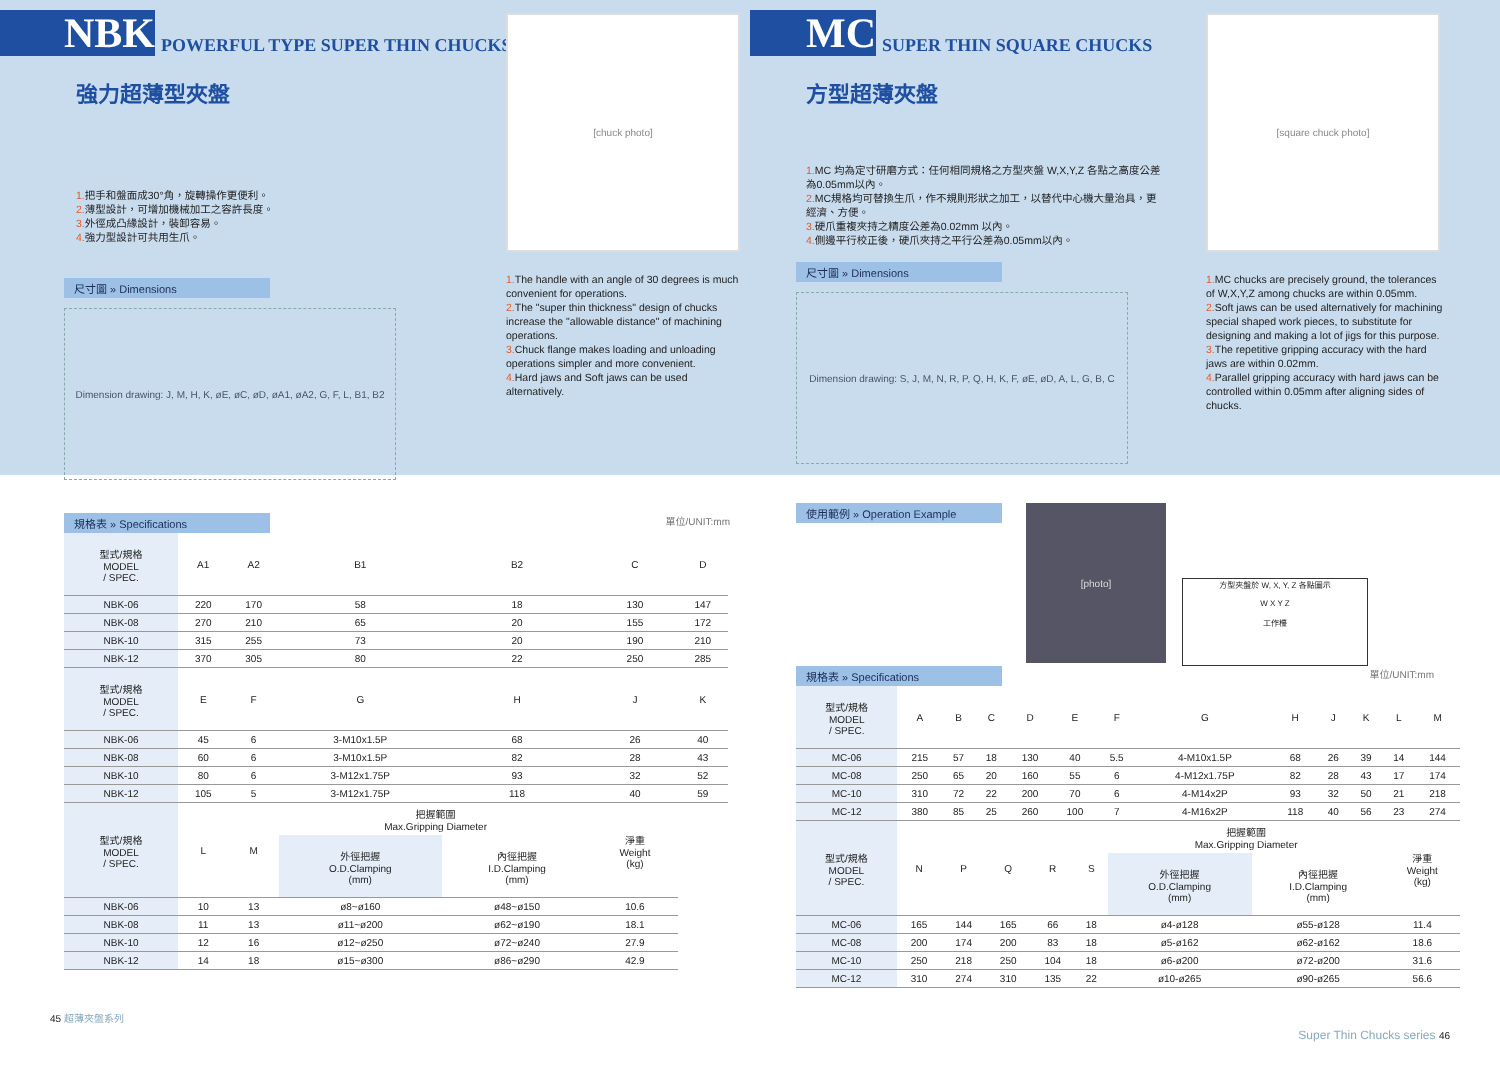NBK POWERFUL TYPE SUPER THIN CHUCKS
強力超薄型夾盤
1. 把手和盤面成30°角，旋轉操作更便利。
2. 薄型設計，可增加機械加工之容許長度。
3. 外徑成凸緣設計，裝卸容易。
4. 強力型設計可共用生爪。
[chuck photo]
1. The handle with an angle of 30 degrees is much convenient for operations.
2. The "super thin thickness" design of chucks increase the "allowable distance" of machining operations.
3. Chuck flange makes loading and unloading operations simpler and more convenient.
4. Hard jaws and Soft jaws can be used alternatively.
尺寸圖 » Dimensions
Dimension drawing: J, M, H, K, øE, øC, øD, øA1, øA2, G, F, L, B1, B2
規格表 » Specifications 單位/UNIT:mm
| 型式/規格 MODEL / SPEC. | A1 | A2 | B1 | B2 | C | D |
| --- | --- | --- | --- | --- | --- | --- |
| NBK-06 | 220 | 170 | 58 | 18 | 130 | 147 |
| NBK-08 | 270 | 210 | 65 | 20 | 155 | 172 |
| NBK-10 | 315 | 255 | 73 | 20 | 190 | 210 |
| NBK-12 | 370 | 305 | 80 | 22 | 250 | 285 |
| 型式/規格 MODEL / SPEC. | E | F | G | H | J | K |
| NBK-06 | 45 | 6 | 3-M10x1.5P | 68 | 26 | 40 |
| NBK-08 | 60 | 6 | 3-M10x1.5P | 82 | 28 | 43 |
| NBK-10 | 80 | 6 | 3-M12x1.75P | 93 | 32 | 52 |
| NBK-12 | 105 | 5 | 3-M12x1.75P | 118 | 40 | 59 |
| 型式/規格 MODEL / SPEC. | L | M | 把握範圍 Max.Gripping Diameter | | 淨重 Weight (kg) | |
| | | | 外徑把握 O.D.Clamping (mm) | 內徑把握 I.D.Clamping (mm) | | |
| NBK-06 | 10 | 13 | ø8~ø160 | ø48~ø150 | 10.6 | |
| NBK-08 | 11 | 13 | ø11~ø200 | ø62~ø190 | 18.1 | |
| NBK-10 | 12 | 16 | ø12~ø250 | ø72~ø240 | 27.9 | |
| NBK-12 | 14 | 18 | ø15~ø300 | ø86~ø290 | 42.9 | |
45 超薄夾盤系列
MC SUPER THIN SQUARE CHUCKS
方型超薄夾盤
1. MC 均為定寸研磨方式：任何相同規格之方型夾盤 W,X,Y,Z 各點之高度公差為0.05mm以內。
2. MC規格均可替換生爪，作不規則形狀之加工，以替代中心機大量治具，更經濟、方便。
3. 硬爪重複夾持之精度公差為0.02mm 以內。
4. 側邊平行校正後，硬爪夾持之平行公差為0.05mm以內。
[square chuck photo]
1. MC chucks are precisely ground, the tolerances of W,X,Y,Z among chucks are within 0.05mm.
2. Soft jaws can be used alternatively for machining special shaped work pieces, to substitute for designing and making a lot of jigs for this purpose.
3. The repetitive gripping accuracy with the hard jaws are within 0.02mm.
4. Parallel gripping accuracy with hard jaws can be controlled within 0.05mm after aligning sides of chucks.
尺寸圖 » Dimensions
Dimension drawing: S, J, M, N, R, P, Q, H, K, F, øE, øD, A, L, G, B, C
使用範例 » Operation Example
[photo]
方型夾盤於 W, X, Y, Z 各點圖示
W X Y Z
工作檯
規格表 » Specifications 單位/UNIT:mm
| 型式/規格 MODEL / SPEC. | A | B | C | D | E | F | G | H | J | K | L | M |
| --- | --- | --- | --- | --- | --- | --- | --- | --- | --- | --- | --- | --- |
| MC-06 | 215 | 57 | 18 | 130 | 40 | 5.5 | 4-M10x1.5P | 68 | 26 | 39 | 14 | 144 |
| MC-08 | 250 | 65 | 20 | 160 | 55 | 6 | 4-M12x1.75P | 82 | 28 | 43 | 17 | 174 |
| MC-10 | 310 | 72 | 22 | 200 | 70 | 6 | 4-M14x2P | 93 | 32 | 50 | 21 | 218 |
| MC-12 | 380 | 85 | 25 | 260 | 100 | 7 | 4-M16x2P | 118 | 40 | 56 | 23 | 274 |
| 型式/規格 MODEL / SPEC. | N | P | Q | R | S | 把握範圍 Max.Gripping Diameter | | 淨重 Weight (kg) |
| --- | --- | --- | --- | --- | --- | --- | --- | --- |
| | | | | | | 外徑把握 O.D.Clamping (mm) | 內徑把握 I.D.Clamping (mm) | |
| MC-06 | 165 | 144 | 165 | 66 | 18 | ø4-ø128 | ø55-ø128 | 11.4 |
| MC-08 | 200 | 174 | 200 | 83 | 18 | ø5-ø162 | ø62-ø162 | 18.6 |
| MC-10 | 250 | 218 | 250 | 104 | 18 | ø6-ø200 | ø72-ø200 | 31.6 |
| MC-12 | 310 | 274 | 310 | 135 | 22 | ø10-ø265 | ø90-ø265 | 56.6 |
Super Thin Chucks series 46